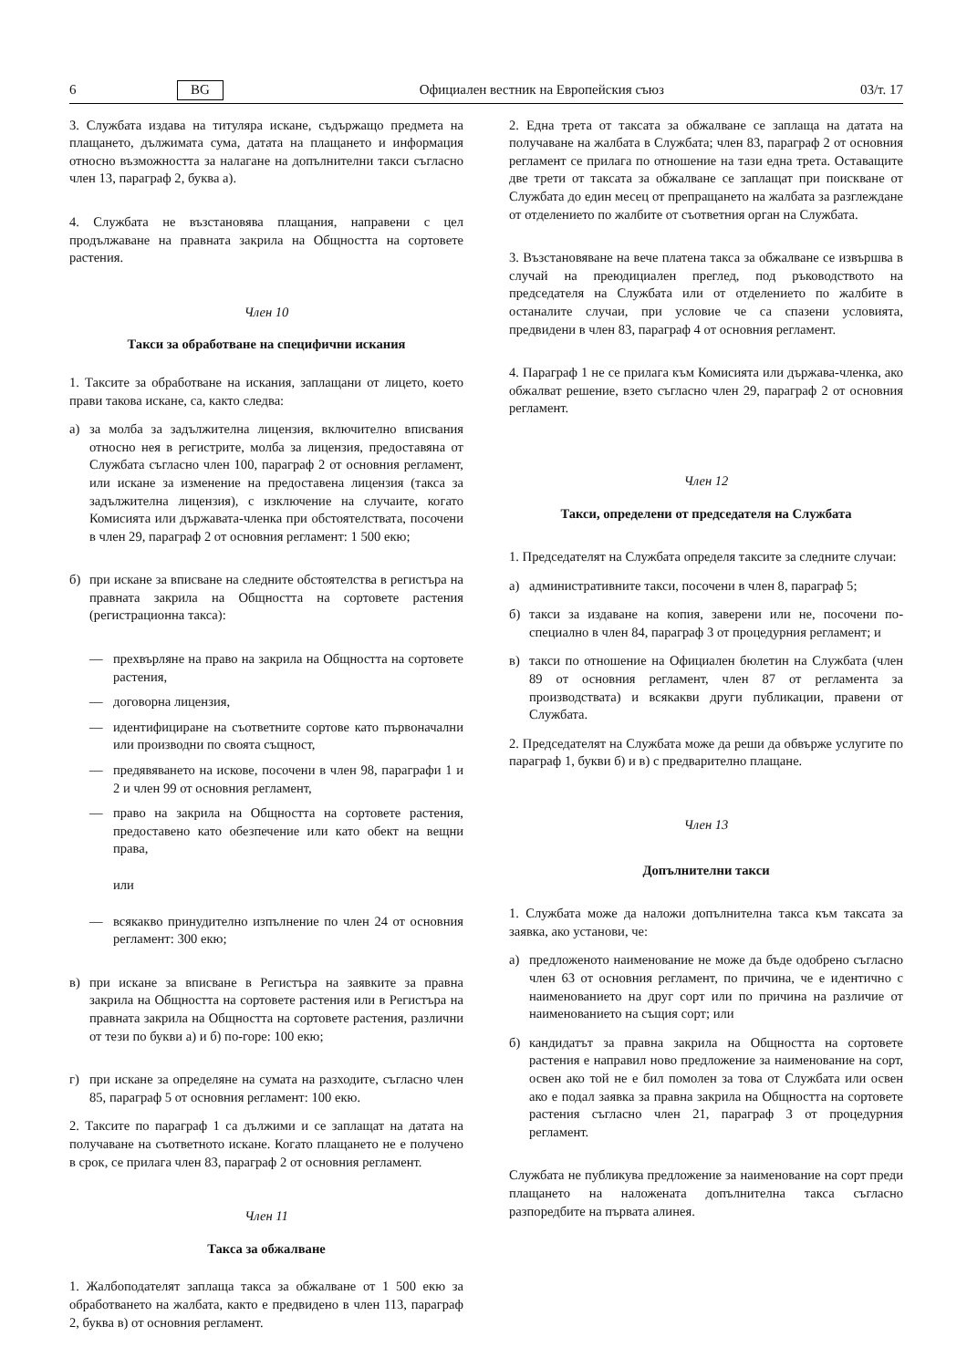6 BG Официален вестник на Европейския съюз 03/т. 17
3. Службата издава на титуляра искане, съдържащо предмета на плащането, дължимата сума, датата на плащането и информация относно възможността за налагане на допълнителни такси съгласно член 13, параграф 2, буква а).
4. Службата не възстановява плащания, направени с цел продължаване на правната закрила на Общността на сортовете растения.
Член 10
Такси за обработване на специфични искания
1. Таксите за обработване на искания, заплащани от лицето, което прави такова искане, са, както следва:
а) за молба за задължителна лицензия, включително вписвания относно нея в регистрите, молба за лицензия, предоставяна от Службата съгласно член 100, параграф 2 от основния регламент, или искане за изменение на предоставена лицензия (такса за задължителна лицензия), с изключение на случаите, когато Комисията или държавата-членка при обстоятелствата, посочени в член 29, параграф 2 от основния регламент: 1 500 екю;
б) при искане за вписване на следните обстоятелства в регистъра на правната закрила на Общността на сортовете растения (регистрационна такса):
— прехвърляне на право на закрила на Общността на сортовете растения,
— договорна лицензия,
— идентифициране на съответните сортове като първоначални или производни по своята същност,
— предявяването на искове, посочени в член 98, параграфи 1 и 2 и член 99 от основния регламент,
— право на закрила на Общността на сортовете растения, предоставено като обезпечение или като обект на вещни права,
или
— всякакво принудително изпълнение по член 24 от основния регламент: 300 екю;
в) при искане за вписване в Регистъра на заявките за правна закрила на Общността на сортовете растения или в Регистъра на правната закрила на Общността на сортовете растения, различни от тези по букви а) и б) по-горе: 100 екю;
г) при искане за определяне на сумата на разходите, съгласно член 85, параграф 5 от основния регламент: 100 екю.
2. Таксите по параграф 1 са дължими и се заплащат на датата на получаване на съответното искане. Когато плащането не е получено в срок, се прилага член 83, параграф 2 от основния регламент.
Член 11
Такса за обжалване
1. Жалбоподателят заплаща такса за обжалване от 1 500 екю за обработването на жалбата, както е предвидено в член 113, параграф 2, буква в) от основния регламент.
2. Една трета от таксата за обжалване се заплаща на датата на получаване на жалбата в Службата; член 83, параграф 2 от основния регламент се прилага по отношение на тази една трета. Оставащите две трети от таксата за обжалване се заплащат при поискване от Службата до един месец от препращането на жалбата за разглеждане от отделението по жалбите от съответния орган на Службата.
3. Възстановяване на вече платена такса за обжалване се извършва в случай на преюдициален преглед, под ръководството на председателя на Службата или от отделението по жалбите в останалите случаи, при условие че са спазени условията, предвидени в член 83, параграф 4 от основния регламент.
4. Параграф 1 не се прилага към Комисията или държава-членка, ако обжалват решение, взето съгласно член 29, параграф 2 от основния регламент.
Член 12
Такси, определени от председателя на Службата
1. Председателят на Службата определя таксите за следните случаи:
а) административните такси, посочени в член 8, параграф 5;
б) такси за издаване на копия, заверени или не, посочени по-специално в член 84, параграф 3 от процедурния регламент; и
в) такси по отношение на Официален бюлетин на Службата (член 89 от основния регламент, член 87 от регламента за производствата) и всякакви други публикации, правени от Службата.
2. Председателят на Службата може да реши да обвърже услугите по параграф 1, букви б) и в) с предварително плащане.
Член 13
Допълнителни такси
1. Службата може да наложи допълнителна такса към таксата за заявка, ако установи, че:
а) предложеното наименование не може да бъде одобрено съгласно член 63 от основния регламент, по причина, че е идентично с наименованието на друг сорт или по причина на различие от наименованието на същия сорт; или
б) кандидатът за правна закрила на Общността на сортовете растения е направил ново предложение за наименование на сорт, освен ако той не е бил помолен за това от Службата или освен ако е подал заявка за правна закрила на Общността на сортовете растения съгласно член 21, параграф 3 от процедурния регламент.
Службата не публикува предложение за наименование на сорт преди плащането на наложената допълнителна такса съгласно разпоредбите на първата алинея.